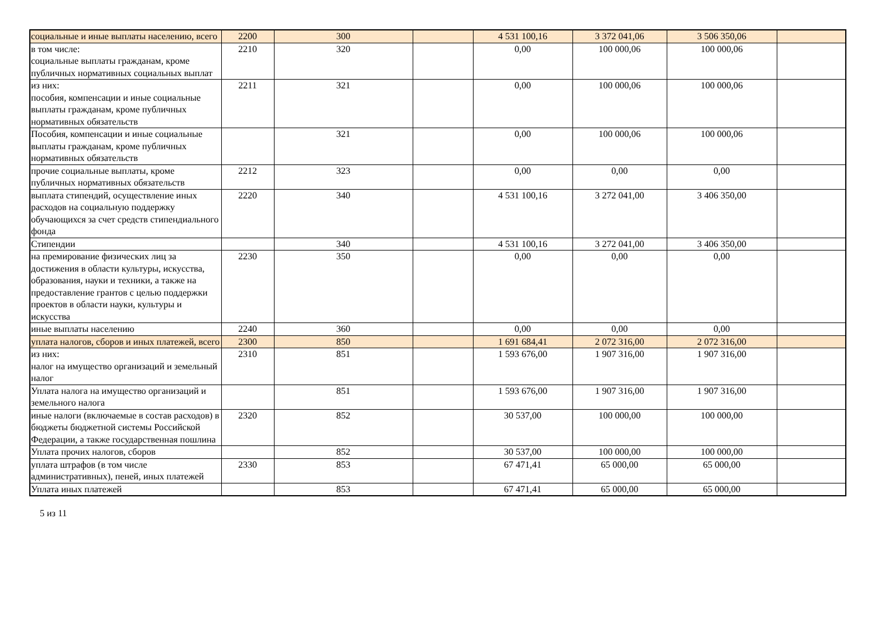| социальные и иные выплаты населению, всего | 2200 | 300 | | 4 531 100,16 | 3 372 041,06 | 3 506 350,06 | |
| в том числе: социальные выплаты гражданам, кроме публичных нормативных социальных выплат | 2210 | 320 | | 0,00 | 100 000,06 | 100 000,06 | |
| из них: пособия, компенсации и иные социальные выплаты гражданам, кроме публичных нормативных обязательств | 2211 | 321 | | 0,00 | 100 000,06 | 100 000,06 | |
| Пособия, компенсации и иные социальные выплаты гражданам, кроме публичных нормативных обязательств | | 321 | | 0,00 | 100 000,06 | 100 000,06 | |
| прочие социальные выплаты, кроме публичных нормативных обязательств | 2212 | 323 | | 0,00 | 0,00 | 0,00 | |
| выплата стипендий, осуществление иных расходов на социальную поддержку обучающихся за счет средств стипендиального фонда | 2220 | 340 | | 4 531 100,16 | 3 272 041,00 | 3 406 350,00 | |
| Стипендии | | 340 | | 4 531 100,16 | 3 272 041,00 | 3 406 350,00 | |
| на премирование физических лиц за достижения в области культуры, искусства, образования, науки и техники, а также на предоставление грантов с целью поддержки проектов в области науки, культуры и искусства | 2230 | 350 | | 0,00 | 0,00 | 0,00 | |
| иные выплаты населению | 2240 | 360 | | 0,00 | 0,00 | 0,00 | |
| уплата налогов, сборов и иных платежей, всего | 2300 | 850 | | 1 691 684,41 | 2 072 316,00 | 2 072 316,00 | |
| из них: налог на имущество организаций и земельный налог | 2310 | 851 | | 1 593 676,00 | 1 907 316,00 | 1 907 316,00 | |
| Уплата налога на имущество организаций и земельного налога | | 851 | | 1 593 676,00 | 1 907 316,00 | 1 907 316,00 | |
| иные налоги (включаемые в состав расходов) в бюджеты бюджетной системы Российской Федерации, а также государственная пошлина | 2320 | 852 | | 30 537,00 | 100 000,00 | 100 000,00 | |
| Уплата прочих налогов, сборов | | 852 | | 30 537,00 | 100 000,00 | 100 000,00 | |
| уплата штрафов (в том числе административных), пеней, иных платежей | 2330 | 853 | | 67 471,41 | 65 000,00 | 65 000,00 | |
| Уплата иных платежей | | 853 | | 67 471,41 | 65 000,00 | 65 000,00 | |
5 из 11